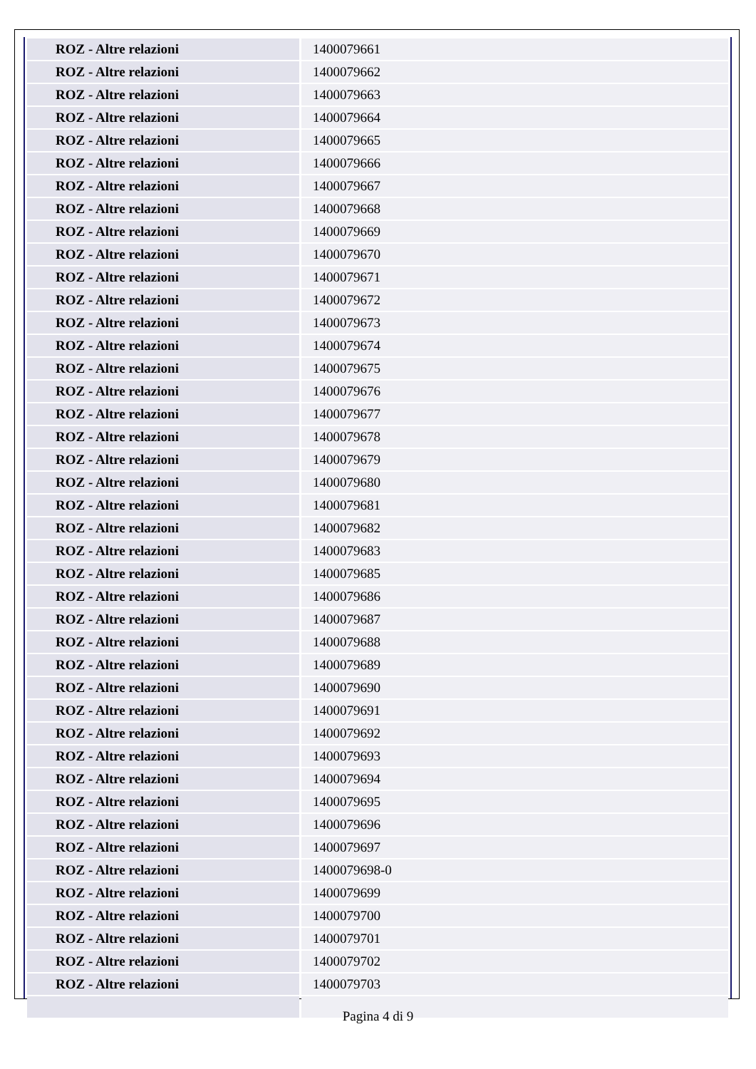| ROZ - Altre relazioni | 1400079661 |
| ROZ - Altre relazioni | 1400079662 |
| ROZ - Altre relazioni | 1400079663 |
| ROZ - Altre relazioni | 1400079664 |
| ROZ - Altre relazioni | 1400079665 |
| ROZ - Altre relazioni | 1400079666 |
| ROZ - Altre relazioni | 1400079667 |
| ROZ - Altre relazioni | 1400079668 |
| ROZ - Altre relazioni | 1400079669 |
| ROZ - Altre relazioni | 1400079670 |
| ROZ - Altre relazioni | 1400079671 |
| ROZ - Altre relazioni | 1400079672 |
| ROZ - Altre relazioni | 1400079673 |
| ROZ - Altre relazioni | 1400079674 |
| ROZ - Altre relazioni | 1400079675 |
| ROZ - Altre relazioni | 1400079676 |
| ROZ - Altre relazioni | 1400079677 |
| ROZ - Altre relazioni | 1400079678 |
| ROZ - Altre relazioni | 1400079679 |
| ROZ - Altre relazioni | 1400079680 |
| ROZ - Altre relazioni | 1400079681 |
| ROZ - Altre relazioni | 1400079682 |
| ROZ - Altre relazioni | 1400079683 |
| ROZ - Altre relazioni | 1400079685 |
| ROZ - Altre relazioni | 1400079686 |
| ROZ - Altre relazioni | 1400079687 |
| ROZ - Altre relazioni | 1400079688 |
| ROZ - Altre relazioni | 1400079689 |
| ROZ - Altre relazioni | 1400079690 |
| ROZ - Altre relazioni | 1400079691 |
| ROZ - Altre relazioni | 1400079692 |
| ROZ - Altre relazioni | 1400079693 |
| ROZ - Altre relazioni | 1400079694 |
| ROZ - Altre relazioni | 1400079695 |
| ROZ - Altre relazioni | 1400079696 |
| ROZ - Altre relazioni | 1400079697 |
| ROZ - Altre relazioni | 1400079698-0 |
| ROZ - Altre relazioni | 1400079699 |
| ROZ - Altre relazioni | 1400079700 |
| ROZ - Altre relazioni | 1400079701 |
| ROZ - Altre relazioni | 1400079702 |
| ROZ - Altre relazioni | 1400079703 |
Pagina 4 di 9